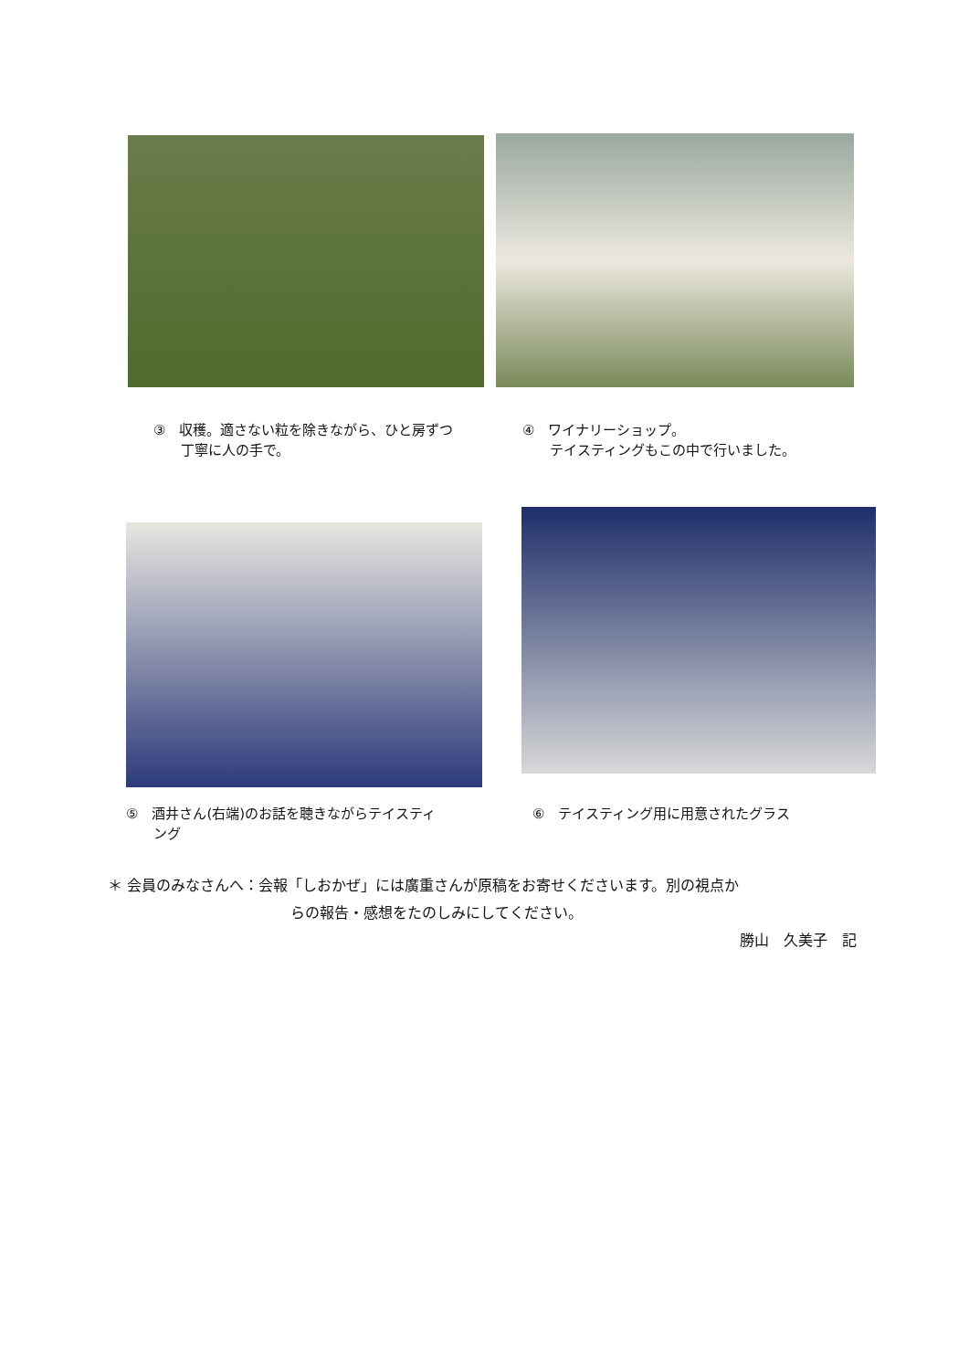③　収穫。適さない粒を除きながら、ひと房ずつ
　　丁寧に人の手で。
④　ワイナリーショップ。
　　テイスティングもこの中で行いました。
⑤　酒井さん(右端)のお話を聴きながらテイスティ
　　ング
⑥　テイスティング用に用意されたグラス
＊ 会員のみなさんへ：会報「しおかぜ」には廣重さんが原稿をお寄せくださいます。別の視点か
らの報告・感想をたのしみにしてください。
勝山　久美子　記